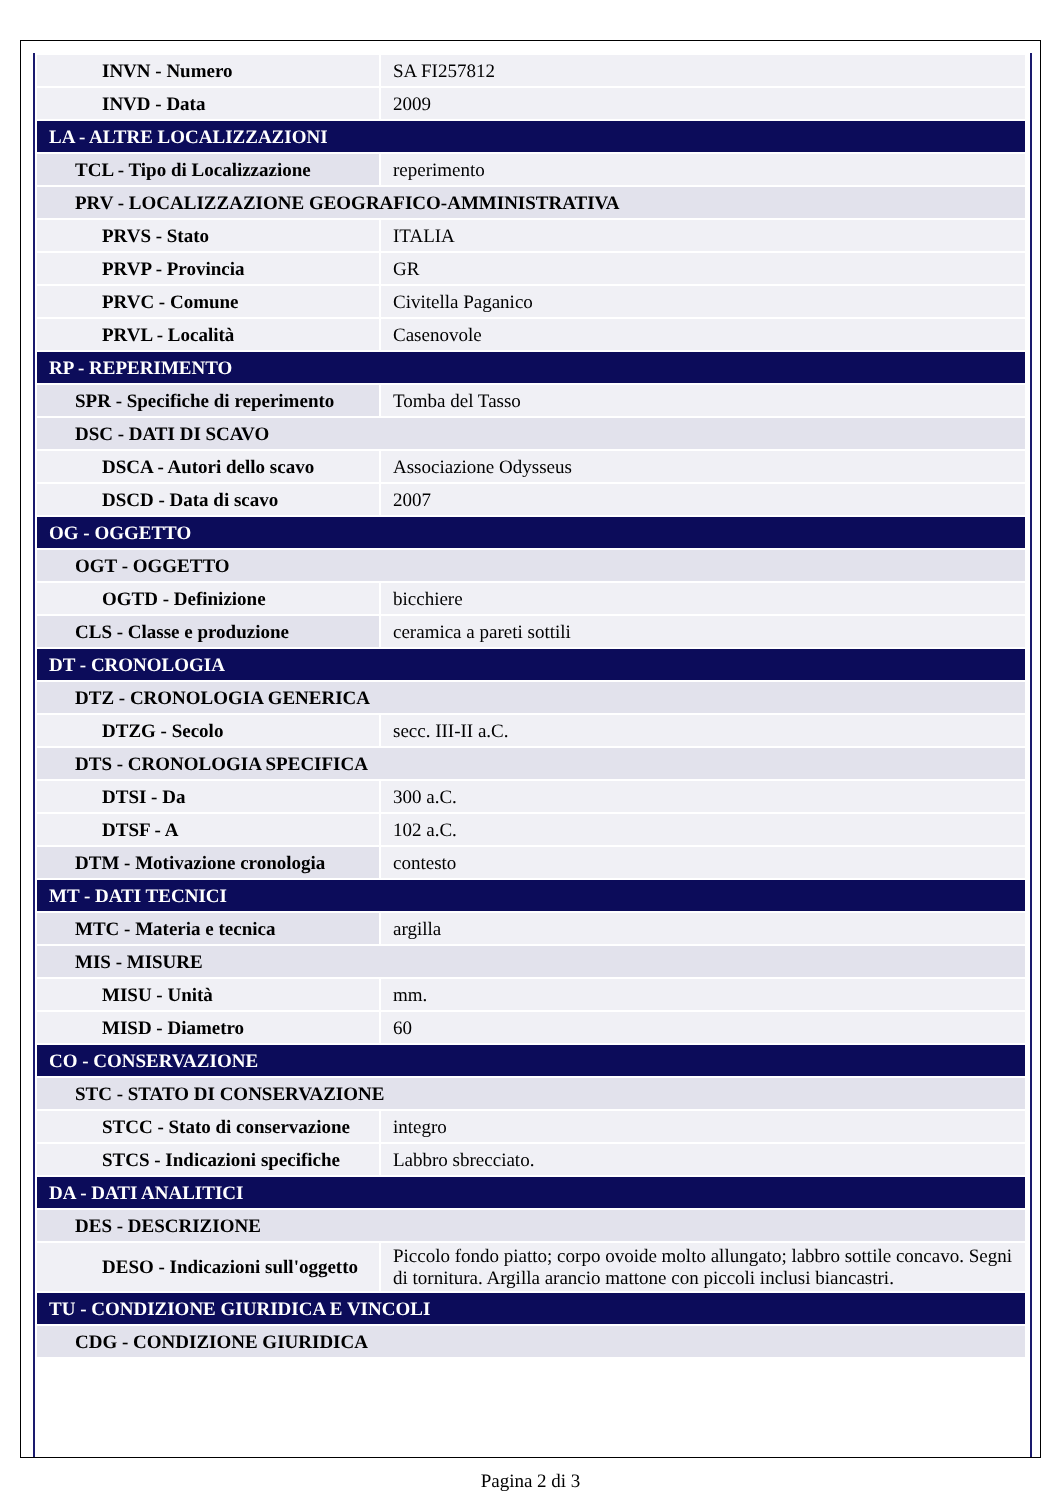| INVN - Numero | SA FI257812 |
| INVD - Data | 2009 |
| LA - ALTRE LOCALIZZAZIONI | |
| TCL - Tipo di Localizzazione | reperimento |
| PRV - LOCALIZZAZIONE GEOGRAFICO-AMMINISTRATIVA | |
| PRVS - Stato | ITALIA |
| PRVP - Provincia | GR |
| PRVC - Comune | Civitella Paganico |
| PRVL - Località | Casenovole |
| RP - REPERIMENTO | |
| SPR - Specifiche di reperimento | Tomba del Tasso |
| DSC - DATI DI SCAVO | |
| DSCA - Autori dello scavo | Associazione Odysseus |
| DSCD - Data di scavo | 2007 |
| OG - OGGETTO | |
| OGT - OGGETTO | |
| OGTD - Definizione | bicchiere |
| CLS - Classe e produzione | ceramica a pareti sottili |
| DT - CRONOLOGIA | |
| DTZ - CRONOLOGIA GENERICA | |
| DTZG - Secolo | secc. III-II a.C. |
| DTS - CRONOLOGIA SPECIFICA | |
| DTSI - Da | 300 a.C. |
| DTSF - A | 102 a.C. |
| DTM - Motivazione cronologia | contesto |
| MT - DATI TECNICI | |
| MTC - Materia e tecnica | argilla |
| MIS - MISURE | |
| MISU - Unità | mm. |
| MISD - Diametro | 60 |
| CO - CONSERVAZIONE | |
| STC - STATO DI CONSERVAZIONE | |
| STCC - Stato di conservazione | integro |
| STCS - Indicazioni specifiche | Labbro sbrecciato. |
| DA - DATI ANALITICI | |
| DES - DESCRIZIONE | |
| DESO - Indicazioni sull'oggetto | Piccolo fondo piatto; corpo ovoide molto allungato; labbro sottile concavo. Segni di tornitura. Argilla arancio mattone con piccoli inclusi biancastri. |
| TU - CONDIZIONE GIURIDICA E VINCOLI | |
| CDG - CONDIZIONE GIURIDICA | |
Pagina 2 di 3